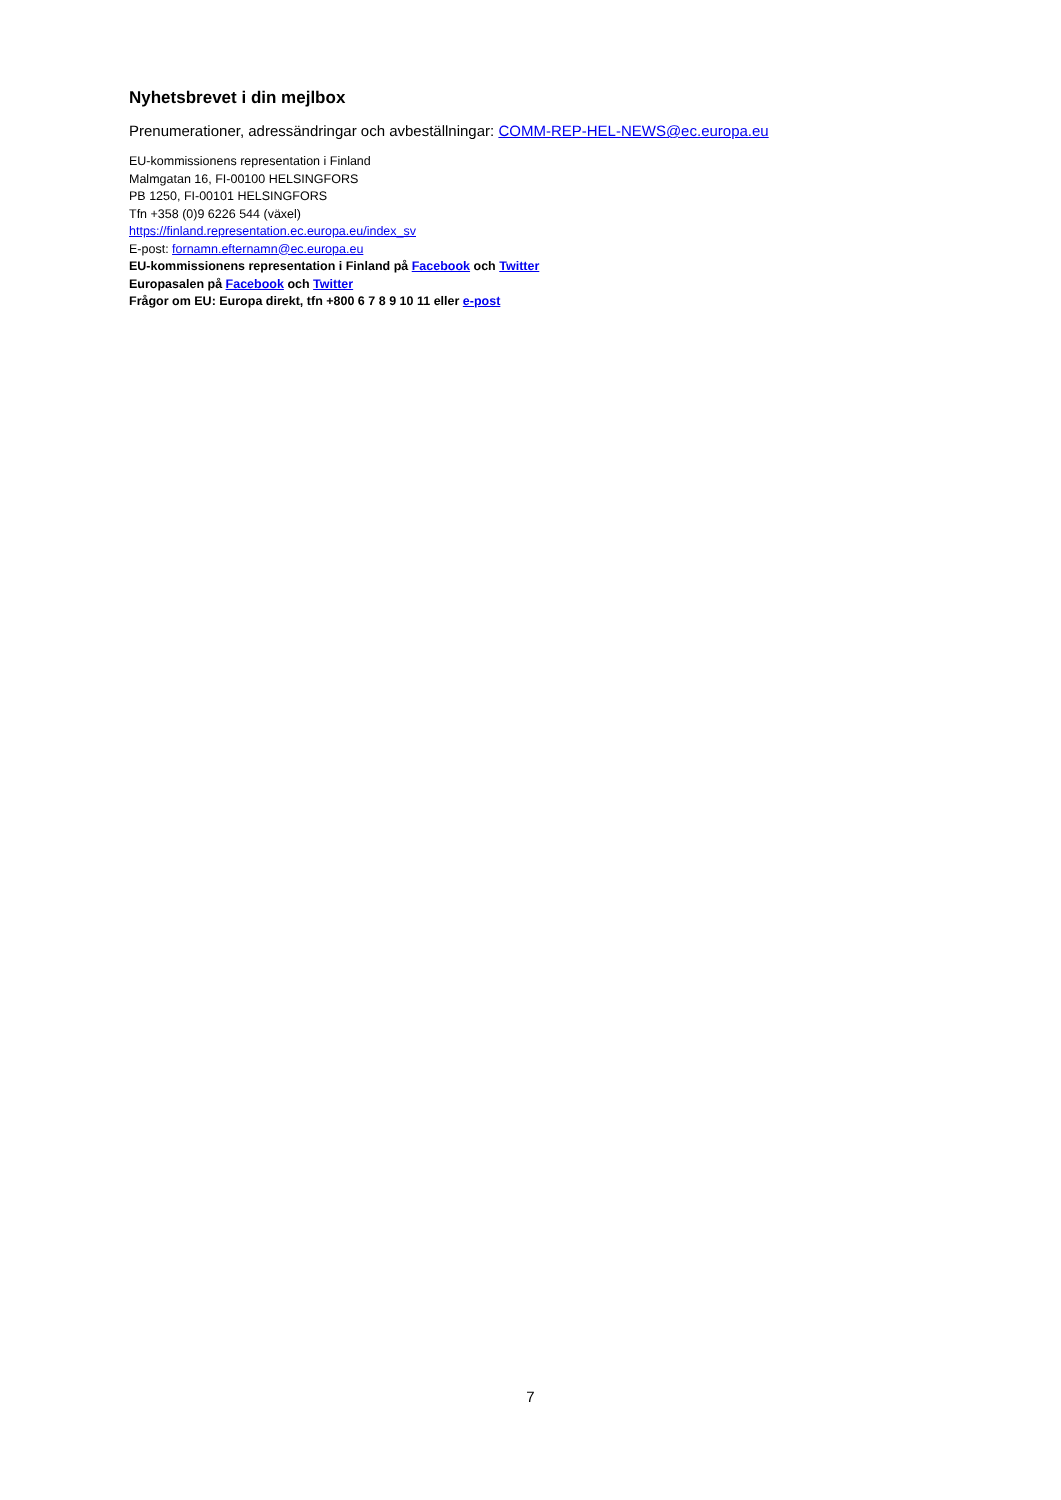Nyhetsbrevet i din mejlbox
Prenumerationer, adressändringar och avbeställningar: COMM-REP-HEL-NEWS@ec.europa.eu
EU-kommissionens representation i Finland
Malmgatan 16, FI-00100 HELSINGFORS
PB 1250, FI-00101 HELSINGFORS
Tfn +358 (0)9 6226 544 (växel)
https://finland.representation.ec.europa.eu/index_sv
E-post: fornamn.efternamn@ec.europa.eu
EU-kommissionens representation i Finland på Facebook och Twitter
Europasalen på Facebook och Twitter
Frågor om EU: Europa direkt, tfn +800 6 7 8 9 10 11 eller e-post
7